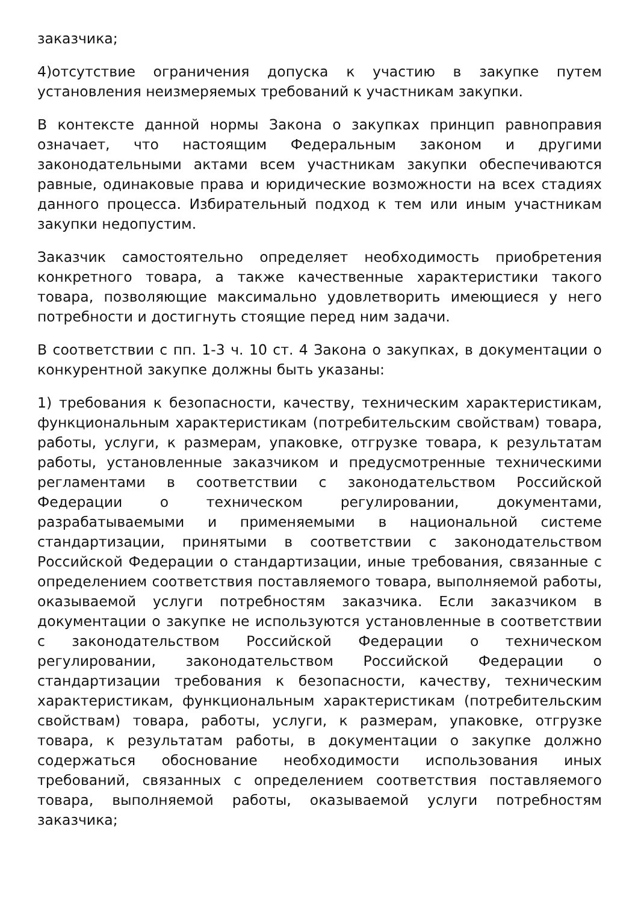заказчика;
4)отсутствие ограничения допуска к участию в закупке путем установления неизмеряемых требований к участникам закупки.
В контексте данной нормы Закона о закупках принцип равноправия означает, что настоящим Федеральным законом и другими законодательными актами всем участникам закупки обеспечиваются равные, одинаковые права и юридические возможности на всех стадиях данного процесса. Избирательный подход к тем или иным участникам закупки недопустим.
Заказчик самостоятельно определяет необходимость приобретения конкретного товара, а также качественные характеристики такого товара, позволяющие максимально удовлетворить имеющиеся у него потребности и достигнуть стоящие перед ним задачи.
В соответствии с пп. 1-3 ч. 10 ст. 4 Закона о закупках, в документации о конкурентной закупке должны быть указаны:
1) требования к безопасности, качеству, техническим характеристикам, функциональным характеристикам (потребительским свойствам) товара, работы, услуги, к размерам, упаковке, отгрузке товара, к результатам работы, установленные заказчиком и предусмотренные техническими регламентами в соответствии с законодательством Российской Федерации о техническом регулировании, документами, разрабатываемыми и применяемыми в национальной системе стандартизации, принятыми в соответствии с законодательством Российской Федерации о стандартизации, иные требования, связанные с определением соответствия поставляемого товара, выполняемой работы, оказываемой услуги потребностям заказчика. Если заказчиком в документации о закупке не используются установленные в соответствии с законодательством Российской Федерации о техническом регулировании, законодательством Российской Федерации о стандартизации требования к безопасности, качеству, техническим характеристикам, функциональным характеристикам (потребительским свойствам) товара, работы, услуги, к размерам, упаковке, отгрузке товара, к результатам работы, в документации о закупке должно содержаться обоснование необходимости использования иных требований, связанных с определением соответствия поставляемого товара, выполняемой работы, оказываемой услуги потребностям заказчика;